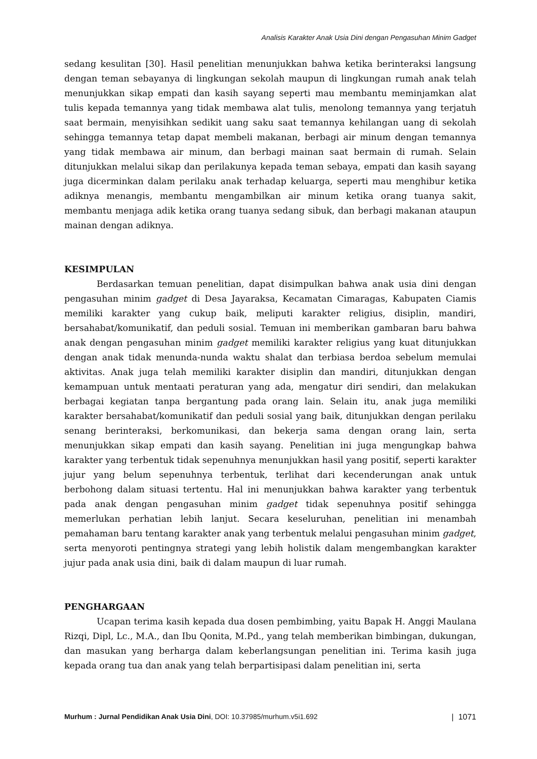Analisis Karakter Anak Usia Dini dengan Pengasuhan Minim Gadget
sedang kesulitan [30]. Hasil penelitian menunjukkan bahwa ketika berinteraksi langsung dengan teman sebayanya di lingkungan sekolah maupun di lingkungan rumah anak telah menunjukkan sikap empati dan kasih sayang seperti mau membantu meminjamkan alat tulis kepada temannya yang tidak membawa alat tulis, menolong temannya yang terjatuh saat bermain, menyisihkan sedikit uang saku saat temannya kehilangan uang di sekolah sehingga temannya tetap dapat membeli makanan, berbagi air minum dengan temannya yang tidak membawa air minum, dan berbagi mainan saat bermain di rumah. Selain ditunjukkan melalui sikap dan perilakunya kepada teman sebaya, empati dan kasih sayang juga dicerminkan dalam perilaku anak terhadap keluarga, seperti mau menghibur ketika adiknya menangis, membantu mengambilkan air minum ketika orang tuanya sakit, membantu menjaga adik ketika orang tuanya sedang sibuk, dan berbagi makanan ataupun mainan dengan adiknya.
KESIMPULAN
Berdasarkan temuan penelitian, dapat disimpulkan bahwa anak usia dini dengan pengasuhan minim gadget di Desa Jayaraksa, Kecamatan Cimaragas, Kabupaten Ciamis memiliki karakter yang cukup baik, meliputi karakter religius, disiplin, mandiri, bersahabat/komunikatif, dan peduli sosial. Temuan ini memberikan gambaran baru bahwa anak dengan pengasuhan minim gadget memiliki karakter religius yang kuat ditunjukkan dengan anak tidak menunda-nunda waktu shalat dan terbiasa berdoa sebelum memulai aktivitas. Anak juga telah memiliki karakter disiplin dan mandiri, ditunjukkan dengan kemampuan untuk mentaati peraturan yang ada, mengatur diri sendiri, dan melakukan berbagai kegiatan tanpa bergantung pada orang lain. Selain itu, anak juga memiliki karakter bersahabat/komunikatif dan peduli sosial yang baik, ditunjukkan dengan perilaku senang berinteraksi, berkomunikasi, dan bekerja sama dengan orang lain, serta menunjukkan sikap empati dan kasih sayang. Penelitian ini juga mengungkap bahwa karakter yang terbentuk tidak sepenuhnya menunjukkan hasil yang positif, seperti karakter jujur yang belum sepenuhnya terbentuk, terlihat dari kecenderungan anak untuk berbohong dalam situasi tertentu. Hal ini menunjukkan bahwa karakter yang terbentuk pada anak dengan pengasuhan minim gadget tidak sepenuhnya positif sehingga memerlukan perhatian lebih lanjut. Secara keseluruhan, penelitian ini menambah pemahaman baru tentang karakter anak yang terbentuk melalui pengasuhan minim gadget, serta menyoroti pentingnya strategi yang lebih holistik dalam mengembangkan karakter jujur pada anak usia dini, baik di dalam maupun di luar rumah.
PENGHARGAAN
Ucapan terima kasih kepada dua dosen pembimbing, yaitu Bapak H. Anggi Maulana Rizqi, Dipl, Lc., M.A., dan Ibu Qonita, M.Pd., yang telah memberikan bimbingan, dukungan, dan masukan yang berharga dalam keberlangsungan penelitian ini. Terima kasih juga kepada orang tua dan anak yang telah berpartisipasi dalam penelitian ini, serta
Murhum : Jurnal Pendidikan Anak Usia Dini, DOI: 10.37985/murhum.v5i1.692 | 1071